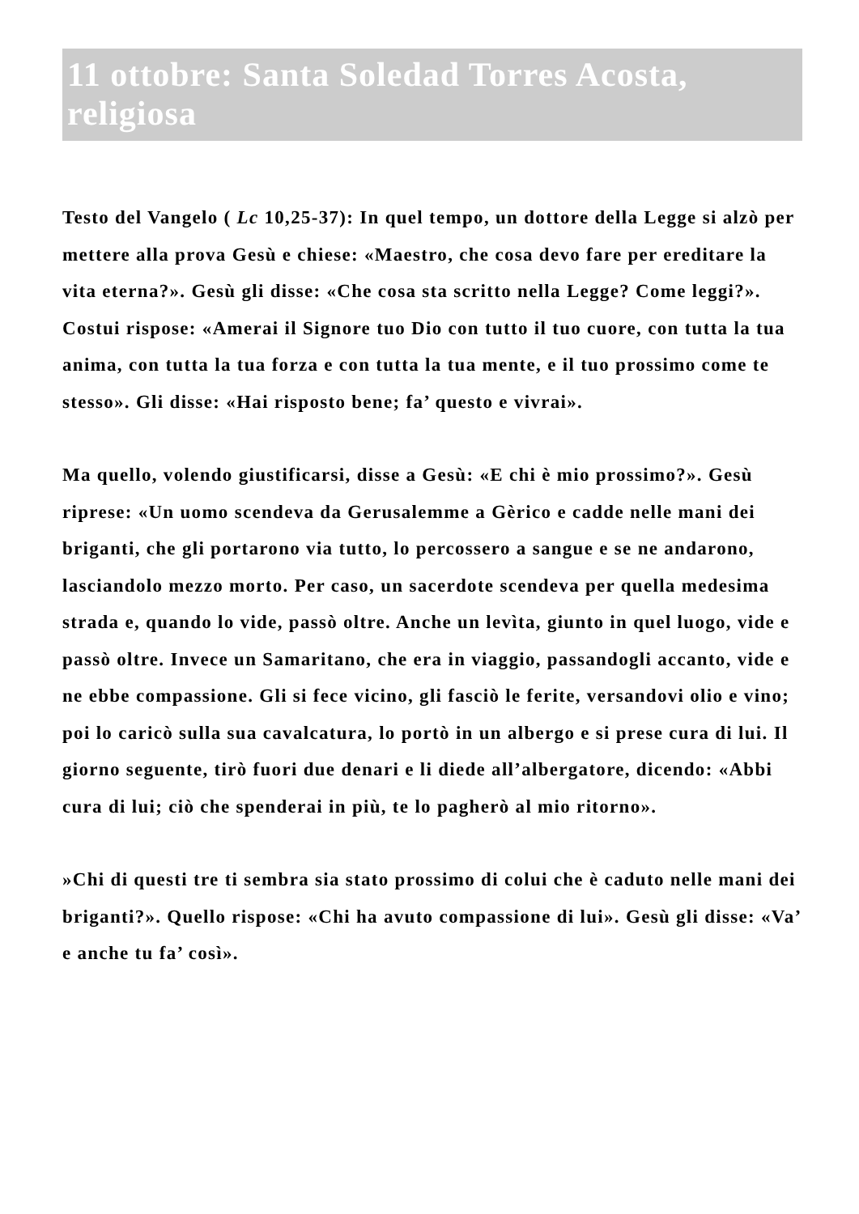11 ottobre: Santa Soledad Torres Acosta, religiosa
Testo del Vangelo ( Lc 10,25-37): In quel tempo, un dottore della Legge si alzò per mettere alla prova Gesù e chiese: «Maestro, che cosa devo fare per ereditare la vita eterna?». Gesù gli disse: «Che cosa sta scritto nella Legge? Come leggi?». Costui rispose: «Amerai il Signore tuo Dio con tutto il tuo cuore, con tutta la tua anima, con tutta la tua forza e con tutta la tua mente, e il tuo prossimo come te stesso». Gli disse: «Hai risposto bene; fa’ questo e vivrai».
Ma quello, volendo giustificarsi, disse a Gesù: «E chi è mio prossimo?». Gesù riprese: «Un uomo scendeva da Gerusalemme a Gèrico e cadde nelle mani dei briganti, che gli portarono via tutto, lo percossero a sangue e se ne andarono, lasciandolo mezzo morto. Per caso, un sacerdote scendeva per quella medesima strada e, quando lo vide, passò oltre. Anche un levìta, giunto in quel luogo, vide e passò oltre. Invece un Samaritano, che era in viaggio, passandogli accanto, vide e ne ebbe compassione. Gli si fece vicino, gli fasciò le ferite, versandovi olio e vino; poi lo caricò sulla sua cavalcatura, lo portò in un albergo e si prese cura di lui. Il giorno seguente, tirò fuori due denari e li diede all’albergatore, dicendo: «Abbi cura di lui; ciò che spenderai in più, te lo pagherò al mio ritorno».
»Chi di questi tre ti sembra sia stato prossimo di colui che è caduto nelle mani dei briganti?». Quello rispose: «Chi ha avuto compassione di lui». Gesù gli disse: «Va’ e anche tu fa’ così».